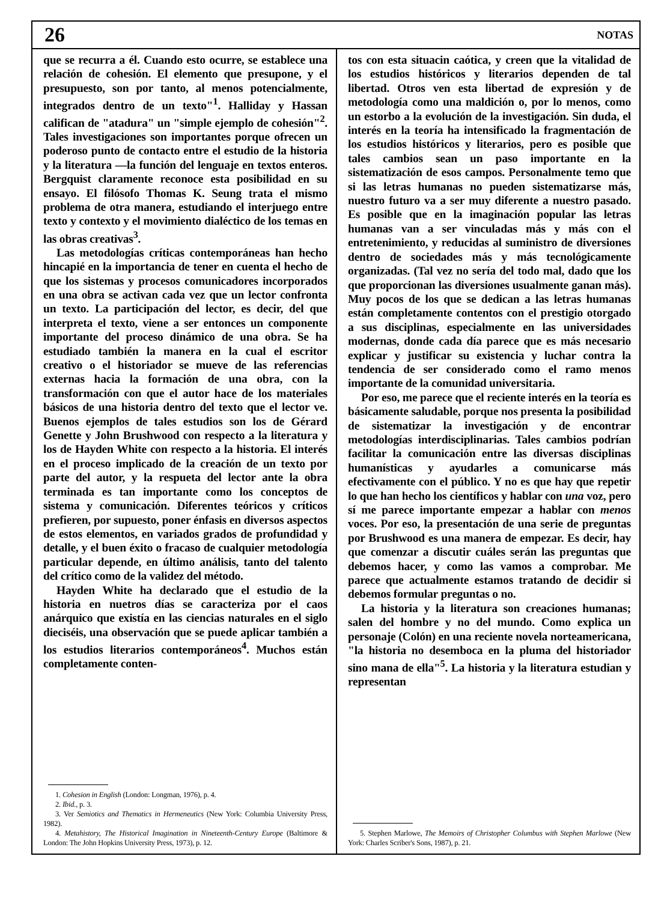26 NOTAS
que se recurra a él. Cuando esto ocurre, se establece una relación de cohesión. El elemento que presupone, y el presupuesto, son por tanto, al menos potencialmente, integrados dentro de un texto"<sup>1</sup>. Halliday y Hassan califican de "atadura" un "simple ejemplo de cohesión"<sup>2</sup>. Tales investigaciones son importantes porque ofrecen un poderoso punto de contacto entre el estudio de la historia y la literatura —la función del lenguaje en textos enteros. Bergquist claramente reconoce esta posibilidad en su ensayo. El filósofo Thomas K. Seung trata el mismo problema de otra manera, estudiando el interjuego entre texto y contexto y el movimiento dialéctico de los temas en las obras creativas<sup>3</sup>.
Las metodologías críticas contemporáneas han hecho hincapié en la importancia de tener en cuenta el hecho de que los sistemas y procesos comunicadores incorporados en una obra se activan cada vez que un lector confronta un texto. La participación del lector, es decir, del que interpreta el texto, viene a ser entonces un componente importante del proceso dinámico de una obra. Se ha estudiado también la manera en la cual el escritor creativo o el historiador se mueve de las referencias externas hacia la formación de una obra, con la transformación con que el autor hace de los materiales básicos de una historia dentro del texto que el lector ve. Buenos ejemplos de tales estudios son los de Gérard Genette y John Brushwood con respecto a la literatura y los de Hayden White con respecto a la historia. El interés en el proceso implicado de la creación de un texto por parte del autor, y la respueta del lector ante la obra terminada es tan importante como los conceptos de sistema y comunicación. Diferentes teóricos y críticos prefieren, por supuesto, poner énfasis en diversos aspectos de estos elementos, en variados grados de profundidad y detalle, y el buen éxito o fracaso de cualquier metodología particular depende, en último análisis, tanto del talento del crítico como de la validez del método.
Hayden White ha declarado que el estudio de la historia en nuetros días se caracteriza por el caos anárquico que existía en las ciencias naturales en el siglo dieciséis, una observación que se puede aplicar también a los estudios literarios contemporáneos<sup>4</sup>. Muchos están completamente conten-
1. Cohesion in English (London: Longman, 1976), p. 4.
2. Ibid., p. 3.
3. Ver Semiotics and Thematics in Hermeneutics (New York: Columbia University Press, 1982).
4. Metahistory, The Historical Imagination in Nineteenth-Century Europe (Baltimore & London: The John Hopkins University Press, 1973), p. 12.
tos con esta situacin caótica, y creen que la vitalidad de los estudios históricos y literarios dependen de tal libertad. Otros ven esta libertad de expresión y de metodología como una maldición o, por lo menos, como un estorbo a la evolución de la investigación. Sin duda, el interés en la teoría ha intensificado la fragmentación de los estudios históricos y literarios, pero es posible que tales cambios sean un paso importante en la sistematización de esos campos. Personalmente temo que si las letras humanas no pueden sistematizarse más, nuestro futuro va a ser muy diferente a nuestro pasado. Es posible que en la imaginación popular las letras humanas van a ser vinculadas más y más con el entretenimiento, y reducidas al suministro de diversiones dentro de sociedades más y más tecnológicamente organizadas. (Tal vez no sería del todo mal, dado que los que proporcionan las diversiones usualmente ganan más). Muy pocos de los que se dedican a las letras humanas están completamente contentos con el prestigio otorgado a sus disciplinas, especialmente en las universidades modernas, donde cada día parece que es más necesario explicar y justificar su existencia y luchar contra la tendencia de ser considerado como el ramo menos importante de la comunidad universitaria.
Por eso, me parece que el reciente interés en la teoría es básicamente saludable, porque nos presenta la posibilidad de sistematizar la investigación y de encontrar metodologías interdisciplinarias. Tales cambios podrían facilitar la comunicación entre las diversas disciplinas humanísticas y ayudarles a comunicarse más efectivamente con el público. Y no es que hay que repetir lo que han hecho los científicos y hablar con una voz, pero sí me parece importante empezar a hablar con menos voces. Por eso, la presentación de una serie de preguntas por Brushwood es una manera de empezar. Es decir, hay que comenzar a discutir cuáles serán las preguntas que debemos hacer, y como las vamos a comprobar. Me parece que actualmente estamos tratando de decidir si debemos formular preguntas o no.
La historia y la literatura son creaciones humanas; salen del hombre y no del mundo. Como explica un personaje (Colón) en una reciente novela norteamericana, "la historia no desemboca en la pluma del historiador sino mana de ella"<sup>5</sup>. La historia y la literatura estudian y representan
5. Stephen Marlowe, The Memoirs of Christopher Columbus with Stephen Marlowe (New York: Charles Scriber's Sons, 1987), p. 21.